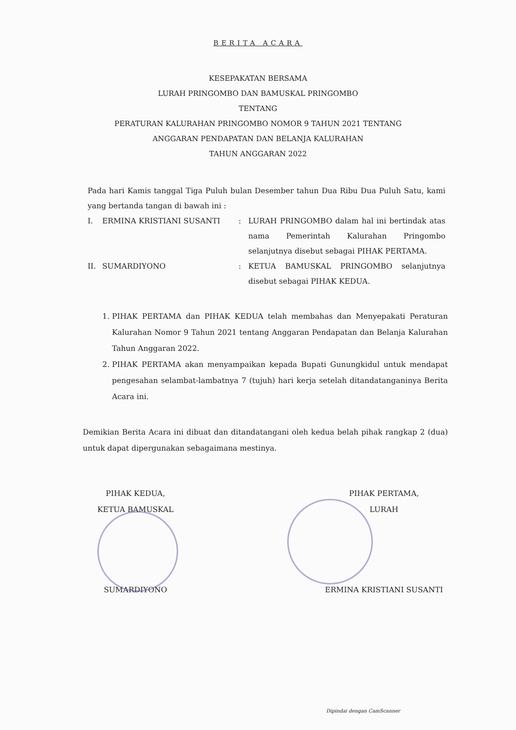BERITA ACARA
KESEPAKATAN BERSAMA
LURAH PRINGOMBO DAN BAMUSKAL PRINGOMBO
TENTANG
PERATURAN KALURAHAN PRINGOMBO NOMOR 9 TAHUN 2021 TENTANG
ANGGARAN PENDAPATAN DAN BELANJA KALURAHAN
TAHUN ANGGARAN 2022
Pada hari Kamis tanggal Tiga Puluh bulan Desember tahun Dua Ribu Dua Puluh Satu, kami yang bertanda tangan di bawah ini :
| I. | ERMINA KRISTIANI SUSANTI | : | LURAH PRINGOMBO dalam hal ini bertindak atas nama Pemerintah Kalurahan Pringombo selanjutnya disebut sebagai PIHAK PERTAMA. |
| II. | SUMARDIYONO | : | KETUA BAMUSKAL PRINGOMBO selanjutnya disebut sebagai PIHAK KEDUA. |
1. PIHAK PERTAMA dan PIHAK KEDUA telah membahas dan Menyepakati Peraturan Kalurahan Nomor 9 Tahun 2021 tentang Anggaran Pendapatan dan Belanja Kalurahan Tahun Anggaran 2022.
2. PIHAK PERTAMA akan menyampaikan kepada Bupati Gunungkidul untuk mendapat pengesahan selambat-lambatnya 7 (tujuh) hari kerja setelah ditandatanganinya Berita Acara ini.
Demikian Berita Acara ini dibuat dan ditandatangani oleh kedua belah pihak rangkap 2 (dua) untuk dapat dipergunakan sebagaimana mestinya.
PIHAK KEDUA,
KETUA BAMUSKAL
SUMARDIYONO
PIHAK PERTAMA,
LURAH
ERMINA KRISTIANI SUSANTI
Dipindai dengan CamScanner